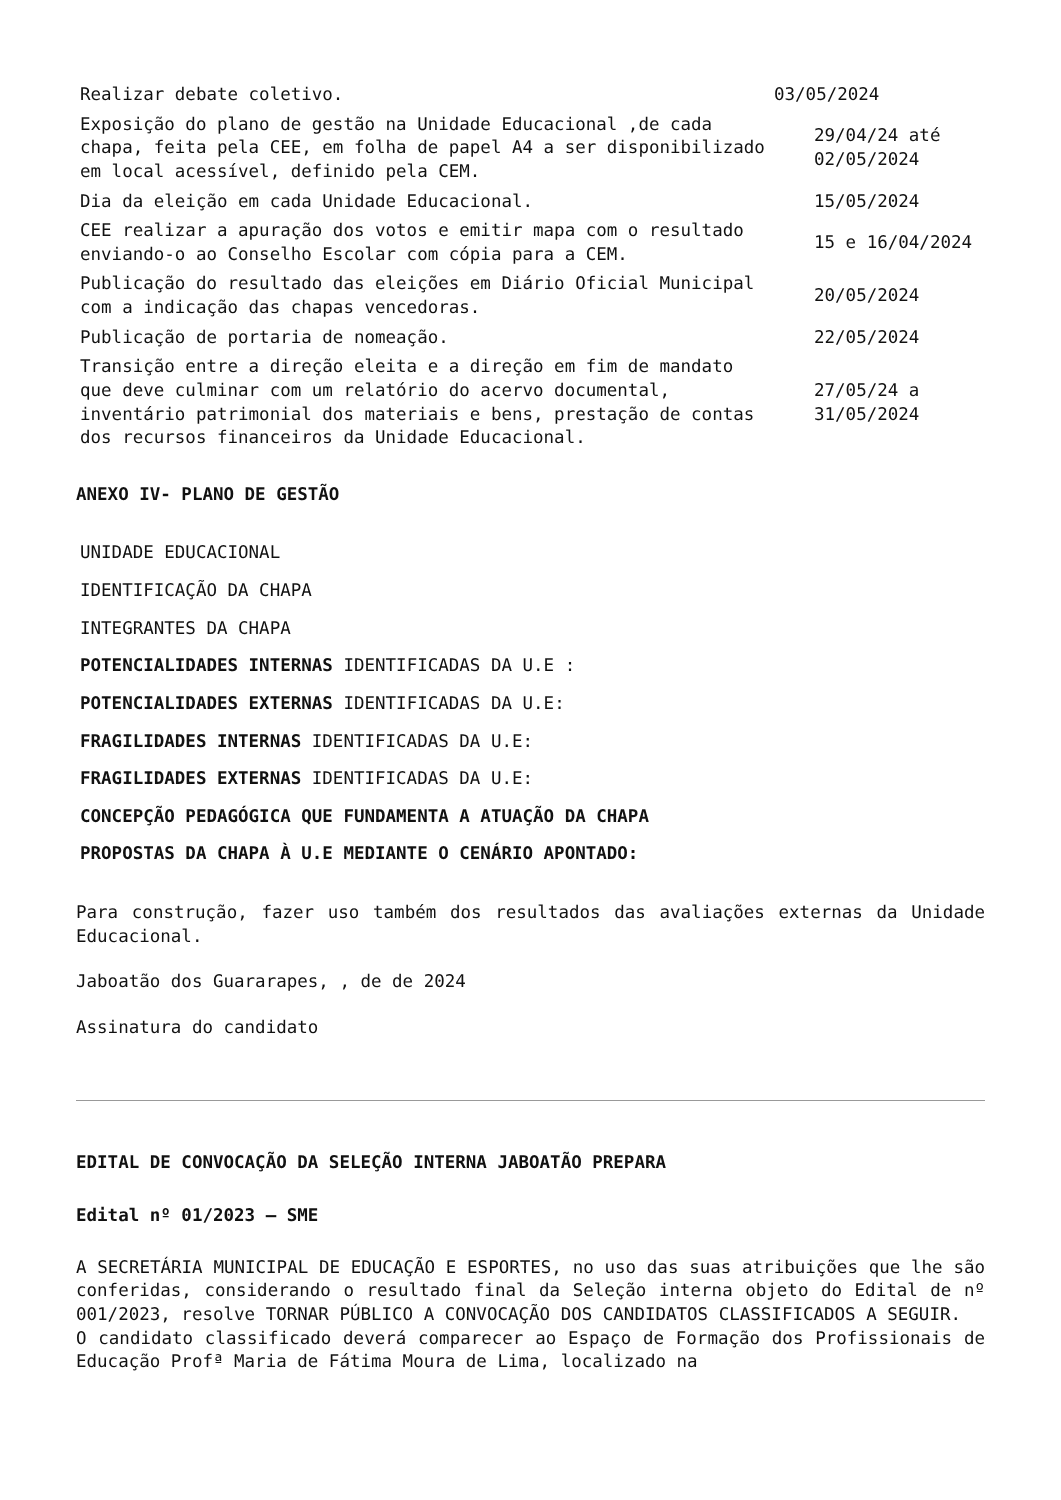| Realizar debate coletivo. | 03/05/2024 |
| Exposição do plano de gestão na Unidade Educacional ,de cada chapa, feita pela CEE, em folha de papel A4 a ser disponibilizado em local acessível, definido pela CEM. | 29/04/24 até 02/05/2024 |
| Dia da eleição em cada Unidade Educacional. | 15/05/2024 |
| CEE realizar a apuração dos votos e emitir mapa com o resultado enviando-o ao Conselho Escolar com cópia para a CEM. | 15 e 16/04/2024 |
| Publicação do resultado das eleições em Diário Oficial Municipal com a indicação das chapas vencedoras. | 20/05/2024 |
| Publicação de portaria de nomeação. | 22/05/2024 |
| Transição entre a direção eleita e a direção em fim de mandato que deve culminar com um relatório do acervo documental, inventário patrimonial dos materiais e bens, prestação de contas dos recursos financeiros da Unidade Educacional. | 27/05/24 a 31/05/2024 |
ANEXO IV- PLANO DE GESTÃO
| UNIDADE EDUCACIONAL |
| IDENTIFICAÇÃO DA CHAPA |
| INTEGRANTES DA CHAPA |
| POTENCIALIDADES INTERNAS IDENTIFICADAS DA U.E : |
| POTENCIALIDADES EXTERNAS IDENTIFICADAS DA U.E: |
| FRAGILIDADES INTERNAS IDENTIFICADAS DA U.E: |
| FRAGILIDADES EXTERNAS IDENTIFICADAS DA U.E: |
| CONCEPÇÃO PEDAGÓGICA QUE FUNDAMENTA A ATUAÇÃO DA CHAPA |
| PROPOSTAS DA CHAPA À U.E MEDIANTE O CENÁRIO APONTADO: |
Para construção, fazer uso também dos resultados das avaliações externas da Unidade Educacional.
Jaboatão dos Guararapes, , de de 2024
Assinatura do candidato
EDITAL DE CONVOCAÇÃO DA SELEÇÃO INTERNA JABOATÃO PREPARA
Edital nº 01/2023 – SME
A SECRETÁRIA MUNICIPAL DE EDUCAÇÃO E ESPORTES, no uso das suas atribuições que lhe são conferidas, considerando o resultado final da Seleção interna objeto do Edital de nº 001/2023, resolve TORNAR PÚBLICO A CONVOCAÇÃO DOS CANDIDATOS CLASSIFICADOS A SEGUIR.
O candidato classificado deverá comparecer ao Espaço de Formação dos Profissionais de Educação Profª Maria de Fátima Moura de Lima, localizado na